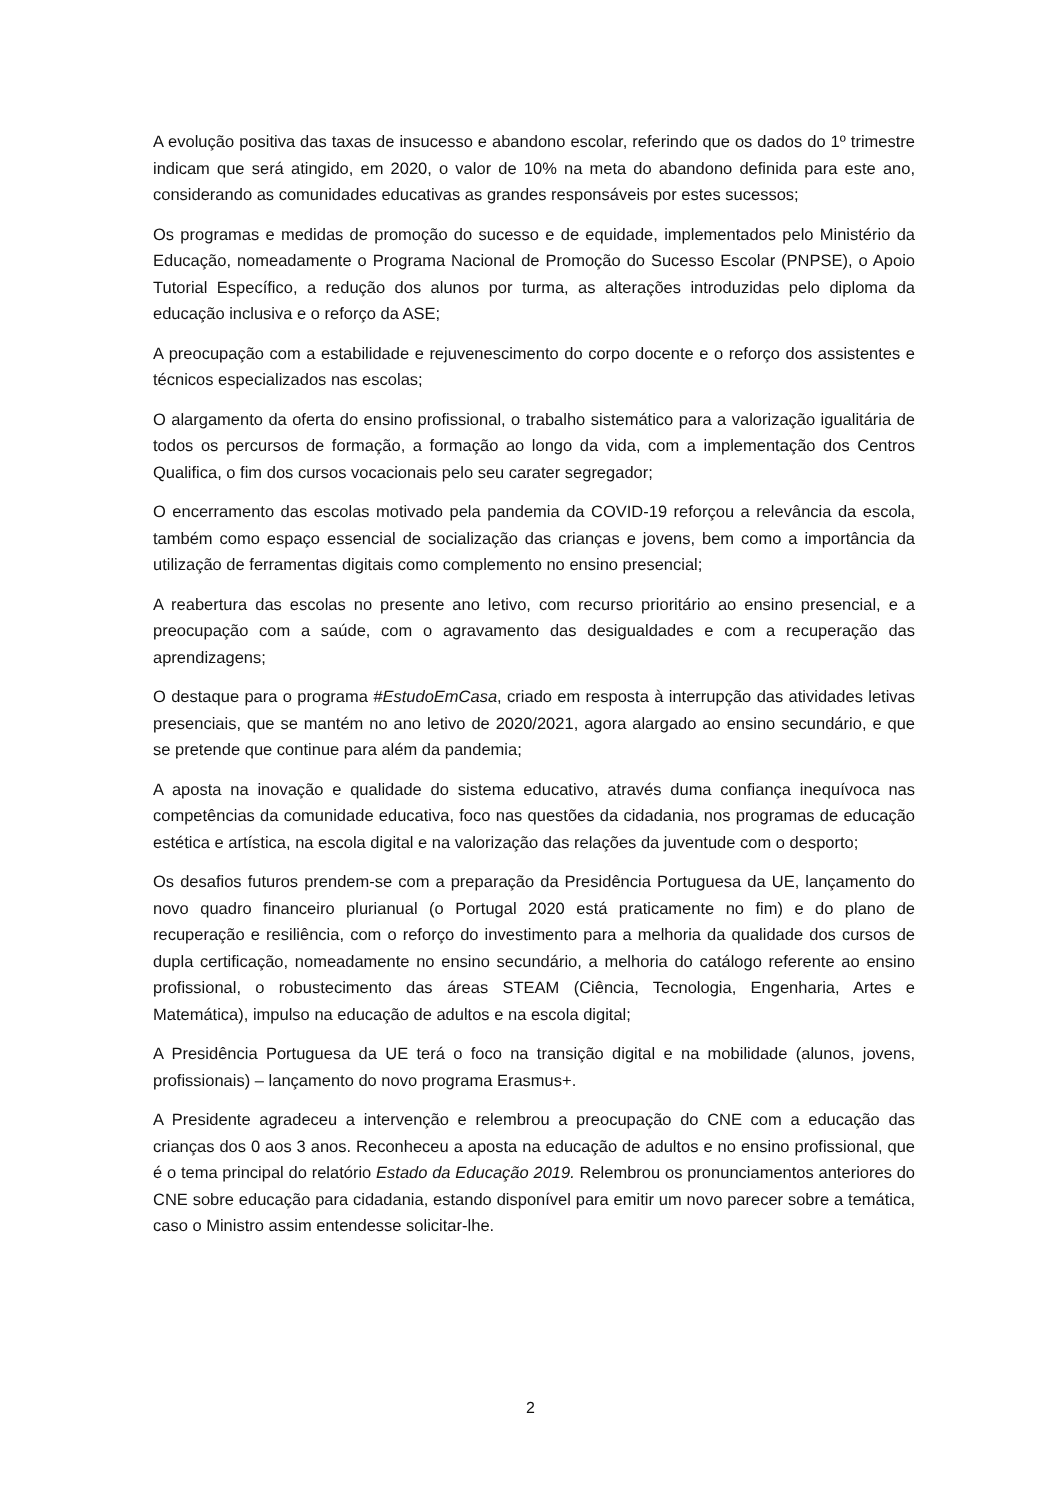A evolução positiva das taxas de insucesso e abandono escolar, referindo que os dados do 1º trimestre indicam que será atingido, em 2020, o valor de 10% na meta do abandono definida para este ano, considerando as comunidades educativas as grandes responsáveis por estes sucessos;
Os programas e medidas de promoção do sucesso e de equidade, implementados pelo Ministério da Educação, nomeadamente o Programa Nacional de Promoção do Sucesso Escolar (PNPSE), o Apoio Tutorial Específico, a redução dos alunos por turma, as alterações introduzidas pelo diploma da educação inclusiva e o reforço da ASE;
A preocupação com a estabilidade e rejuvenescimento do corpo docente e o reforço dos assistentes e técnicos especializados nas escolas;
O alargamento da oferta do ensino profissional, o trabalho sistemático para a valorização igualitária de todos os percursos de formação, a formação ao longo da vida, com a implementação dos Centros Qualifica, o fim dos cursos vocacionais pelo seu carater segregador;
O encerramento das escolas motivado pela pandemia da COVID-19 reforçou a relevância da escola, também como espaço essencial de socialização das crianças e jovens, bem como a importância da utilização de ferramentas digitais como complemento no ensino presencial;
A reabertura das escolas no presente ano letivo, com recurso prioritário ao ensino presencial, e a preocupação com a saúde, com o agravamento das desigualdades e com a recuperação das aprendizagens;
O destaque para o programa #EstudoEmCasa, criado em resposta à interrupção das atividades letivas presenciais, que se mantém no ano letivo de 2020/2021, agora alargado ao ensino secundário, e que se pretende que continue para além da pandemia;
A aposta na inovação e qualidade do sistema educativo, através duma confiança inequívoca nas competências da comunidade educativa, foco nas questões da cidadania, nos programas de educação estética e artística, na escola digital e na valorização das relações da juventude com o desporto;
Os desafios futuros prendem-se com a preparação da Presidência Portuguesa da UE, lançamento do novo quadro financeiro plurianual (o Portugal 2020 está praticamente no fim) e do plano de recuperação e resiliência, com o reforço do investimento para a melhoria da qualidade dos cursos de dupla certificação, nomeadamente no ensino secundário, a melhoria do catálogo referente ao ensino profissional, o robustecimento das áreas STEAM (Ciência, Tecnologia, Engenharia, Artes e Matemática), impulso na educação de adultos e na escola digital;
A Presidência Portuguesa da UE terá o foco na transição digital e na mobilidade (alunos, jovens, profissionais) – lançamento do novo programa Erasmus+.
A Presidente agradeceu a intervenção e relembrou a preocupação do CNE com a educação das crianças dos 0 aos 3 anos. Reconheceu a aposta na educação de adultos e no ensino profissional, que é o tema principal do relatório Estado da Educação 2019. Relembrou os pronunciamentos anteriores do CNE sobre educação para cidadania, estando disponível para emitir um novo parecer sobre a temática, caso o Ministro assim entendesse solicitar-lhe.
2